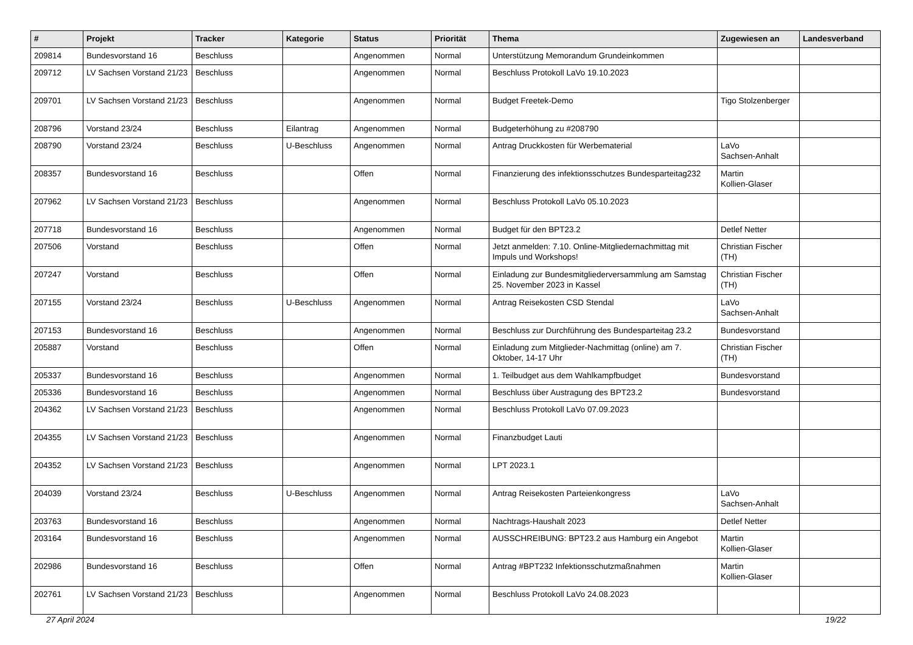| # | Projekt | Tracker | Kategorie | Status | Priorität | Thema | Zugewiesen an | Landesverband |
| --- | --- | --- | --- | --- | --- | --- | --- | --- |
| 209814 | Bundesvorstand 16 | Beschluss | | Angenommen | Normal | Unterstützung Memorandum Grundeinkommen | | |
| 209712 | LV Sachsen Vorstand 21/23 | Beschluss | | Angenommen | Normal | Beschluss Protokoll LaVo 19.10.2023 | | |
| 209701 | LV Sachsen Vorstand 21/23 | Beschluss | | Angenommen | Normal | Budget Freetek-Demo | Tigo Stolzenberger | |
| 208796 | Vorstand 23/24 | Beschluss | Eilantrag | Angenommen | Normal | Budgeterhöhung zu #208790 | | |
| 208790 | Vorstand 23/24 | Beschluss | U-Beschluss | Angenommen | Normal | Antrag Druckkosten für Werbematerial | LaVo Sachsen-Anhalt | |
| 208357 | Bundesvorstand 16 | Beschluss | | Offen | Normal | Finanzierung des infektionsschutzes Bundesparteitag232 | Martin Kollien-Glaser | |
| 207962 | LV Sachsen Vorstand 21/23 | Beschluss | | Angenommen | Normal | Beschluss Protokoll LaVo 05.10.2023 | | |
| 207718 | Bundesvorstand 16 | Beschluss | | Angenommen | Normal | Budget für den BPT23.2 | Detlef Netter | |
| 207506 | Vorstand | Beschluss | | Offen | Normal | Jetzt anmelden: 7.10. Online-Mitgliedernachmittag mit Impuls und Workshops! | Christian Fischer (TH) | |
| 207247 | Vorstand | Beschluss | | Offen | Normal | Einladung zur Bundesmitgliederversammlung am Samstag 25. November 2023 in Kassel | Christian Fischer (TH) | |
| 207155 | Vorstand 23/24 | Beschluss | U-Beschluss | Angenommen | Normal | Antrag Reisekosten CSD Stendal | LaVo Sachsen-Anhalt | |
| 207153 | Bundesvorstand 16 | Beschluss | | Angenommen | Normal | Beschluss zur Durchführung des Bundesparteitag 23.2 | Bundesvorstand | |
| 205887 | Vorstand | Beschluss | | Offen | Normal | Einladung zum Mitglieder-Nachmittag (online) am 7. Oktober, 14-17 Uhr | Christian Fischer (TH) | |
| 205337 | Bundesvorstand 16 | Beschluss | | Angenommen | Normal | 1. Teilbudget aus dem Wahlkampfbudget | Bundesvorstand | |
| 205336 | Bundesvorstand 16 | Beschluss | | Angenommen | Normal | Beschluss über Austragung des BPT23.2 | Bundesvorstand | |
| 204362 | LV Sachsen Vorstand 21/23 | Beschluss | | Angenommen | Normal | Beschluss Protokoll LaVo 07.09.2023 | | |
| 204355 | LV Sachsen Vorstand 21/23 | Beschluss | | Angenommen | Normal | Finanzbudget Lauti | | |
| 204352 | LV Sachsen Vorstand 21/23 | Beschluss | | Angenommen | Normal | LPT 2023.1 | | |
| 204039 | Vorstand 23/24 | Beschluss | U-Beschluss | Angenommen | Normal | Antrag Reisekosten Parteienkongress | LaVo Sachsen-Anhalt | |
| 203763 | Bundesvorstand 16 | Beschluss | | Angenommen | Normal | Nachtrags-Haushalt 2023 | Detlef Netter | |
| 203164 | Bundesvorstand 16 | Beschluss | | Angenommen | Normal | AUSSCHREIBUNG: BPT23.2 aus Hamburg ein Angebot | Martin Kollien-Glaser | |
| 202986 | Bundesvorstand 16 | Beschluss | | Offen | Normal | Antrag #BPT232 Infektionsschutzmaßnahmen | Martin Kollien-Glaser | |
| 202761 | LV Sachsen Vorstand 21/23 | Beschluss | | Angenommen | Normal | Beschluss Protokoll LaVo 24.08.2023 | | |
27 April 2024 19/22